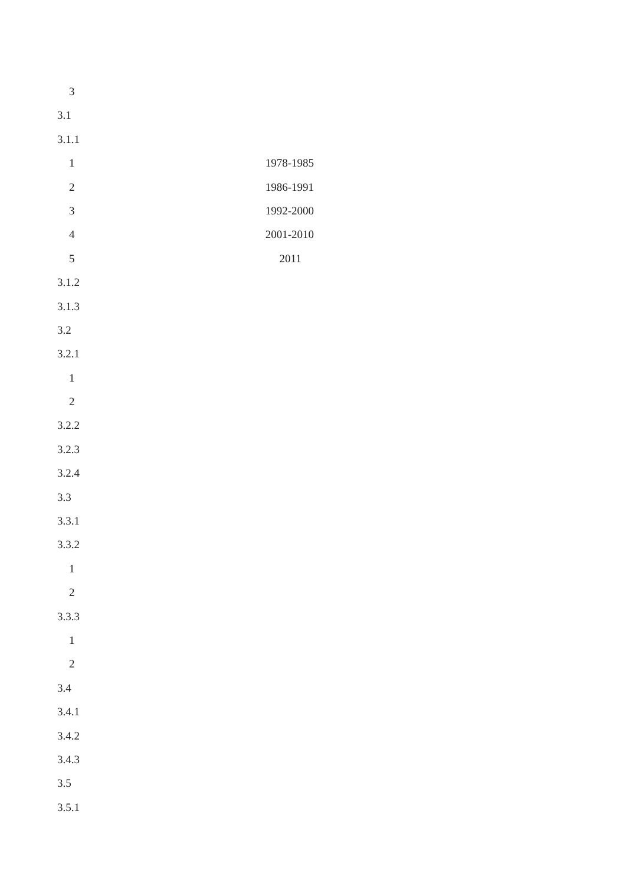3
3.1
3.1.1
1 1978-1985
2 1986-1991
3 1992-2000
4 2001-2010
5 2011
3.1.2
3.1.3
3.2
3.2.1
1
2
3.2.2
3.2.3
3.2.4
3.3
3.3.1
3.3.2
1
2
3.3.3
1
2
3.4
3.4.1
3.4.2
3.4.3
3.5
3.5.1